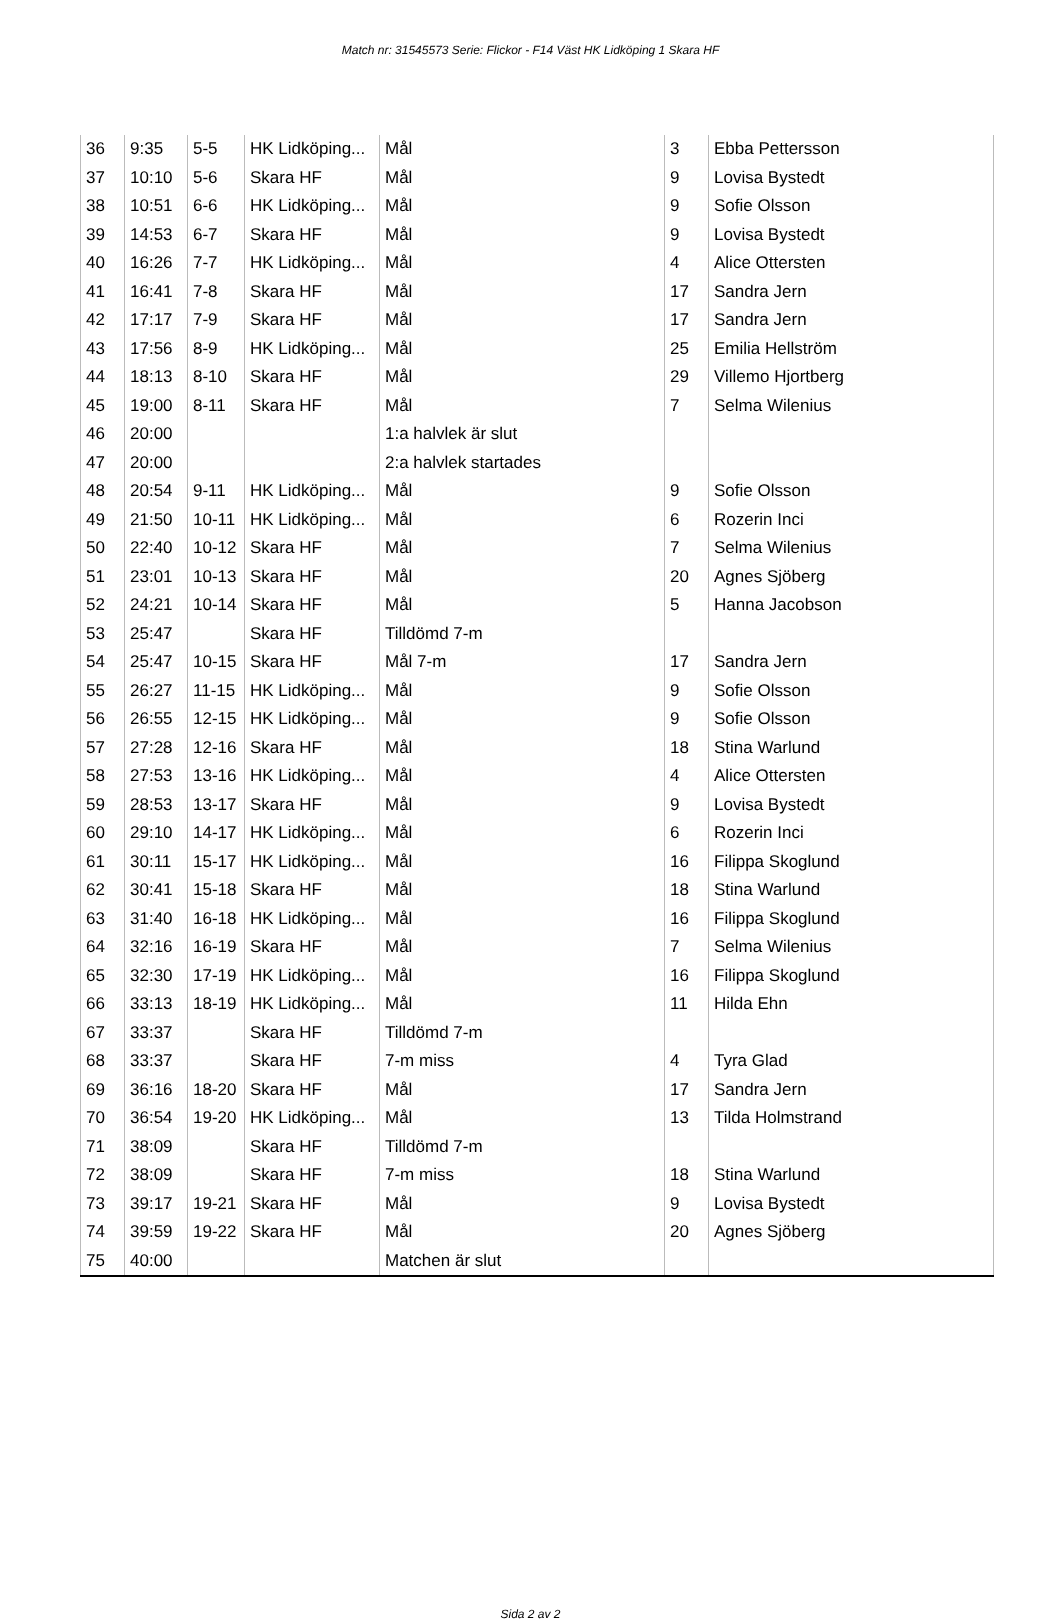Match nr: 31545573 Serie: Flickor - F14 Väst HK Lidköping 1 Skara HF
| 36 | 9:35 | 5-5 | HK Lidköping... | Mål | 3 | Ebba Pettersson |
| 37 | 10:10 | 5-6 | Skara HF | Mål | 9 | Lovisa Bystedt |
| 38 | 10:51 | 6-6 | HK Lidköping... | Mål | 9 | Sofie Olsson |
| 39 | 14:53 | 6-7 | Skara HF | Mål | 9 | Lovisa Bystedt |
| 40 | 16:26 | 7-7 | HK Lidköping... | Mål | 4 | Alice Ottersten |
| 41 | 16:41 | 7-8 | Skara HF | Mål | 17 | Sandra Jern |
| 42 | 17:17 | 7-9 | Skara HF | Mål | 17 | Sandra Jern |
| 43 | 17:56 | 8-9 | HK Lidköping... | Mål | 25 | Emilia Hellström |
| 44 | 18:13 | 8-10 | Skara HF | Mål | 29 | Villemo Hjortberg |
| 45 | 19:00 | 8-11 | Skara HF | Mål | 7 | Selma Wilenius |
| 46 | 20:00 | | | 1:a halvlek är slut | | |
| 47 | 20:00 | | | 2:a halvlek startades | | |
| 48 | 20:54 | 9-11 | HK Lidköping... | Mål | 9 | Sofie Olsson |
| 49 | 21:50 | 10-11 | HK Lidköping... | Mål | 6 | Rozerin Inci |
| 50 | 22:40 | 10-12 | Skara HF | Mål | 7 | Selma Wilenius |
| 51 | 23:01 | 10-13 | Skara HF | Mål | 20 | Agnes Sjöberg |
| 52 | 24:21 | 10-14 | Skara HF | Mål | 5 | Hanna Jacobson |
| 53 | 25:47 | | Skara HF | Tilldömd 7-m | | |
| 54 | 25:47 | 10-15 | Skara HF | Mål 7-m | 17 | Sandra Jern |
| 55 | 26:27 | 11-15 | HK Lidköping... | Mål | 9 | Sofie Olsson |
| 56 | 26:55 | 12-15 | HK Lidköping... | Mål | 9 | Sofie Olsson |
| 57 | 27:28 | 12-16 | Skara HF | Mål | 18 | Stina Warlund |
| 58 | 27:53 | 13-16 | HK Lidköping... | Mål | 4 | Alice Ottersten |
| 59 | 28:53 | 13-17 | Skara HF | Mål | 9 | Lovisa Bystedt |
| 60 | 29:10 | 14-17 | HK Lidköping... | Mål | 6 | Rozerin Inci |
| 61 | 30:11 | 15-17 | HK Lidköping... | Mål | 16 | Filippa Skoglund |
| 62 | 30:41 | 15-18 | Skara HF | Mål | 18 | Stina Warlund |
| 63 | 31:40 | 16-18 | HK Lidköping... | Mål | 16 | Filippa Skoglund |
| 64 | 32:16 | 16-19 | Skara HF | Mål | 7 | Selma Wilenius |
| 65 | 32:30 | 17-19 | HK Lidköping... | Mål | 16 | Filippa Skoglund |
| 66 | 33:13 | 18-19 | HK Lidköping... | Mål | 11 | Hilda Ehn |
| 67 | 33:37 | | Skara HF | Tilldömd 7-m | | |
| 68 | 33:37 | | Skara HF | 7-m miss | 4 | Tyra Glad |
| 69 | 36:16 | 18-20 | Skara HF | Mål | 17 | Sandra Jern |
| 70 | 36:54 | 19-20 | HK Lidköping... | Mål | 13 | Tilda Holmstrand |
| 71 | 38:09 | | Skara HF | Tilldömd 7-m | | |
| 72 | 38:09 | | Skara HF | 7-m miss | 18 | Stina Warlund |
| 73 | 39:17 | 19-21 | Skara HF | Mål | 9 | Lovisa Bystedt |
| 74 | 39:59 | 19-22 | Skara HF | Mål | 20 | Agnes Sjöberg |
| 75 | 40:00 | | | Matchen är slut | | |
Sida 2 av 2